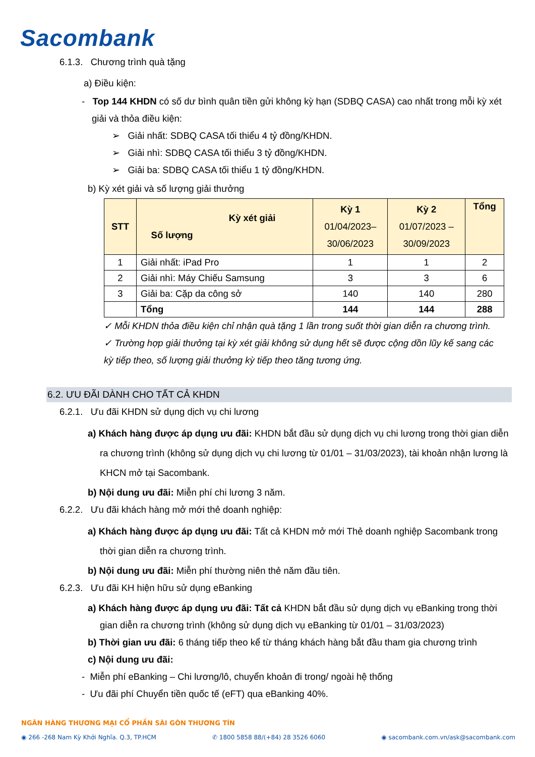Sacombank
6.1.3. Chương trình quà tặng
a) Điều kiện:
- Top 144 KHDN có số dư bình quân tiền gửi không kỳ hạn (SDBQ CASA) cao nhất trong mỗi kỳ xét giải và thỏa điều kiện:
➢ Giải nhất: SDBQ CASA tối thiểu 4 tỷ đồng/KHDN.
➢ Giải nhì: SDBQ CASA tối thiểu 3 tỷ đồng/KHDN.
➢ Giải ba: SDBQ CASA tối thiểu 1 tỷ đồng/KHDN.
b) Kỳ xét giải và số lượng giải thưởng
| STT | Kỳ xét giải Số lượng | Kỳ 1 01/04/2023– 30/06/2023 | Kỳ 2 01/07/2023 – 30/09/2023 | Tổng |
| --- | --- | --- | --- | --- |
| 1 | Giải nhất: iPad Pro | 1 | 1 | 2 |
| 2 | Giải nhì: Máy Chiếu Samsung | 3 | 3 | 6 |
| 3 | Giải ba: Cặp da công sở | 140 | 140 | 280 |
| | Tổng | 144 | 144 | 288 |
✓ Mỗi KHDN thỏa điều kiện chỉ nhận quà tặng 1 lần trong suốt thời gian diễn ra chương trình.
✓ Trường hợp giải thưởng tại kỳ xét giải không sử dụng hết sẽ được cộng dồn lũy kế sang các kỳ tiếp theo, số lượng giải thưởng kỳ tiếp theo tăng tương ứng.
6.2. ƯU ĐÃI DÀNH CHO TẤT CẢ KHDN
6.2.1. Ưu đãi KHDN sử dụng dịch vụ chi lương
a) Khách hàng được áp dụng ưu đãi: KHDN bắt đầu sử dụng dịch vụ chi lương trong thời gian diễn ra chương trình (không sử dụng dịch vụ chi lương từ 01/01 – 31/03/2023), tài khoản nhận lương là KHCN mở tại Sacombank.
b) Nội dung ưu đãi: Miễn phí chi lương 3 năm.
6.2.2. Ưu đãi khách hàng mở mới thẻ doanh nghiệp:
a) Khách hàng được áp dụng ưu đãi: Tất cả KHDN mở mới Thẻ doanh nghiệp Sacombank trong thời gian diễn ra chương trình.
b) Nội dung ưu đãi: Miễn phí thường niên thẻ năm đầu tiên.
6.2.3. Ưu đãi KH hiện hữu sử dụng eBanking
a) Khách hàng được áp dụng ưu đãi: Tất cả KHDN bắt đầu sử dụng dịch vụ eBanking trong thời gian diễn ra chương trình (không sử dụng dịch vụ eBanking từ 01/01 – 31/03/2023)
b) Thời gian ưu đãi: 6 tháng tiếp theo kể từ tháng khách hàng bắt đầu tham gia chương trình
c) Nội dung ưu đãi:
- Miễn phí eBanking – Chi lương/lô, chuyển khoản đi trong/ ngoài hệ thống
- Ưu đãi phí Chuyển tiền quốc tế (eFT) qua eBanking 40%.
NGÂN HÀNG THƯƠNG MẠI CỔ PHẦN SÀI GÒN THƯƠNG TÍN
◉ 266 -268 Nam Kỳ Khởi Nghĩa. Q.3, TP.HCM ✆ 1800 5858 88/(+84) 28 3526 6060 ◉ sacombank.com.vn/ask@sacombank.com